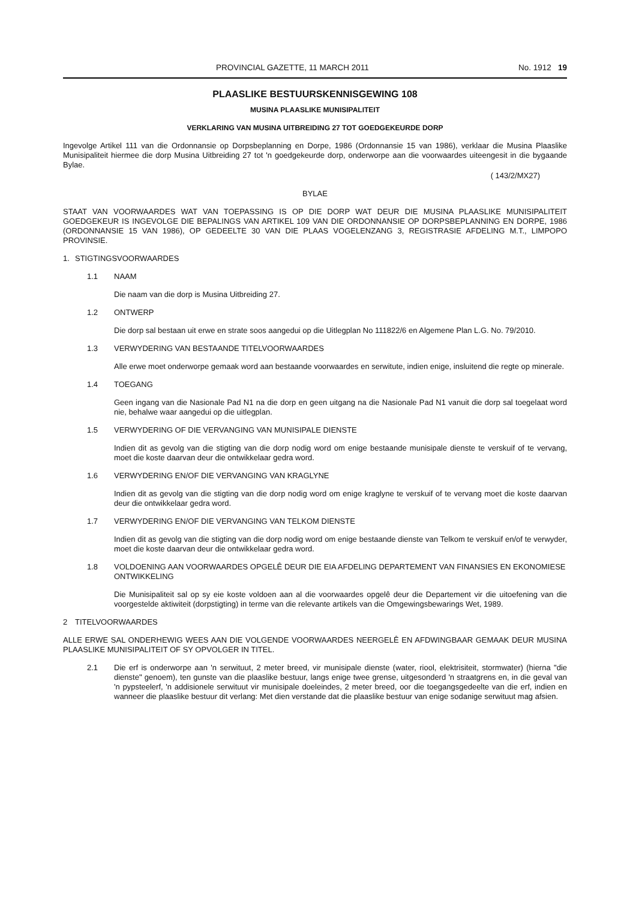PROVINCIAL GAZETTE, 11 MARCH 2011 No. 1912 19
PLAASLIKE BESTUURSKENNISGEWING 108
MUSINA PLAASLIKE MUNISIPALITEIT
VERKLARING VAN MUSINA UITBREIDING 27 TOT GOEDGEKEURDE DORP
Ingevolge Artikel 111 van die Ordonnansie op Dorpsbeplanning en Dorpe, 1986 (Ordonnansie 15 van 1986), verklaar die Musina Plaaslike Munisipaliteit hiermee die dorp Musina Uitbreiding 27 tot 'n goedgekeurde dorp, onderworpe aan die voorwaardes uiteengesit in die bygaande Bylae.
( 143/2/MX27)
BYLAE
STAAT VAN VOORWAARDES WAT VAN TOEPASSING IS OP DIE DORP WAT DEUR DIE MUSINA PLAASLIKE MUNISIPALITEIT GOEDGEKEUR IS INGEVOLGE DIE BEPALINGS VAN ARTIKEL 109 VAN DIE ORDONNANSIE OP DORPSBEPLANNING EN DORPE, 1986 (ORDONNANSIE 15 VAN 1986), OP GEDEELTE 30 VAN DIE PLAAS VOGELENZANG 3, REGISTRASIE AFDELING M.T., LIMPOPO PROVINSIE.
1. STIGTINGSVOORWAARDES
1.1 NAAM
Die naam van die dorp is Musina Uitbreiding 27.
1.2 ONTWERP
Die dorp sal bestaan uit erwe en strate soos aangedui op die Uitlegplan No 111822/6 en Algemene Plan L.G. No. 79/2010.
1.3 VERWYDERING VAN BESTAANDE TITELVOORWAARDES
Alle erwe moet onderworpe gemaak word aan bestaande voorwaardes en serwitute, indien enige, insluitend die regte op minerale.
1.4 TOEGANG
Geen ingang van die Nasionale Pad N1 na die dorp en geen uitgang na die Nasionale Pad N1 vanuit die dorp sal toegelaat word nie, behalwe waar aangedui op die uitlegplan.
1.5 VERWYDERING OF DIE VERVANGING VAN MUNISIPALE DIENSTE
Indien dit as gevolg van die stigting van die dorp nodig word om enige bestaande munisipale dienste te verskuif of te vervang, moet die koste daarvan deur die ontwikkelaar gedra word.
1.6 VERWYDERING EN/OF DIE VERVANGING VAN KRAGLYNE
Indien dit as gevolg van die stigting van die dorp nodig word om enige kraglyne te verskuif of te vervang moet die koste daarvan deur die ontwikkelaar gedra word.
1.7 VERWYDERING EN/OF DIE VERVANGING VAN TELKOM DIENSTE
Indien dit as gevolg van die stigting van die dorp nodig word om enige bestaande dienste van Telkom te verskuif en/of te verwyder, moet die koste daarvan deur die ontwikkelaar gedra word.
1.8 VOLDOENING AAN VOORWAARDES OPGELÊ DEUR DIE EIA AFDELING DEPARTEMENT VAN FINANSIES EN EKONOMIESE ONTWIKKELING
Die Munisipaliteit sal op sy eie koste voldoen aan al die voorwaardes opgelê deur die Departement vir die uitoefening van die voorgestelde aktiwiteit (dorpstigting) in terme van die relevante artikels van die Omgewingsbewarings Wet, 1989.
2 TITELVOORWAARDES
ALLE ERWE SAL ONDERHEWIG WEES AAN DIE VOLGENDE VOORWAARDES NEERGELÊ EN AFDWINGBAAR GEMAAK DEUR MUSINA PLAASLIKE MUNISIPALITEIT OF SY OPVOLGER IN TITEL.
2.1 Die erf is onderworpe aan 'n serwituut, 2 meter breed, vir munisipale dienste (water, riool, elektrisiteit, stormwater) (hierna "die dienste" genoem), ten gunste van die plaaslike bestuur, langs enige twee grense, uitgesonderd 'n straatgrens en, in die geval van 'n pypsteelerf, 'n addisionele serwituut vir munisipale doeleindes, 2 meter breed, oor die toegangsgedeelte van die erf, indien en wanneer die plaaslike bestuur dit verlang: Met dien verstande dat die plaaslike bestuur van enige sodanige serwituut mag afsien.